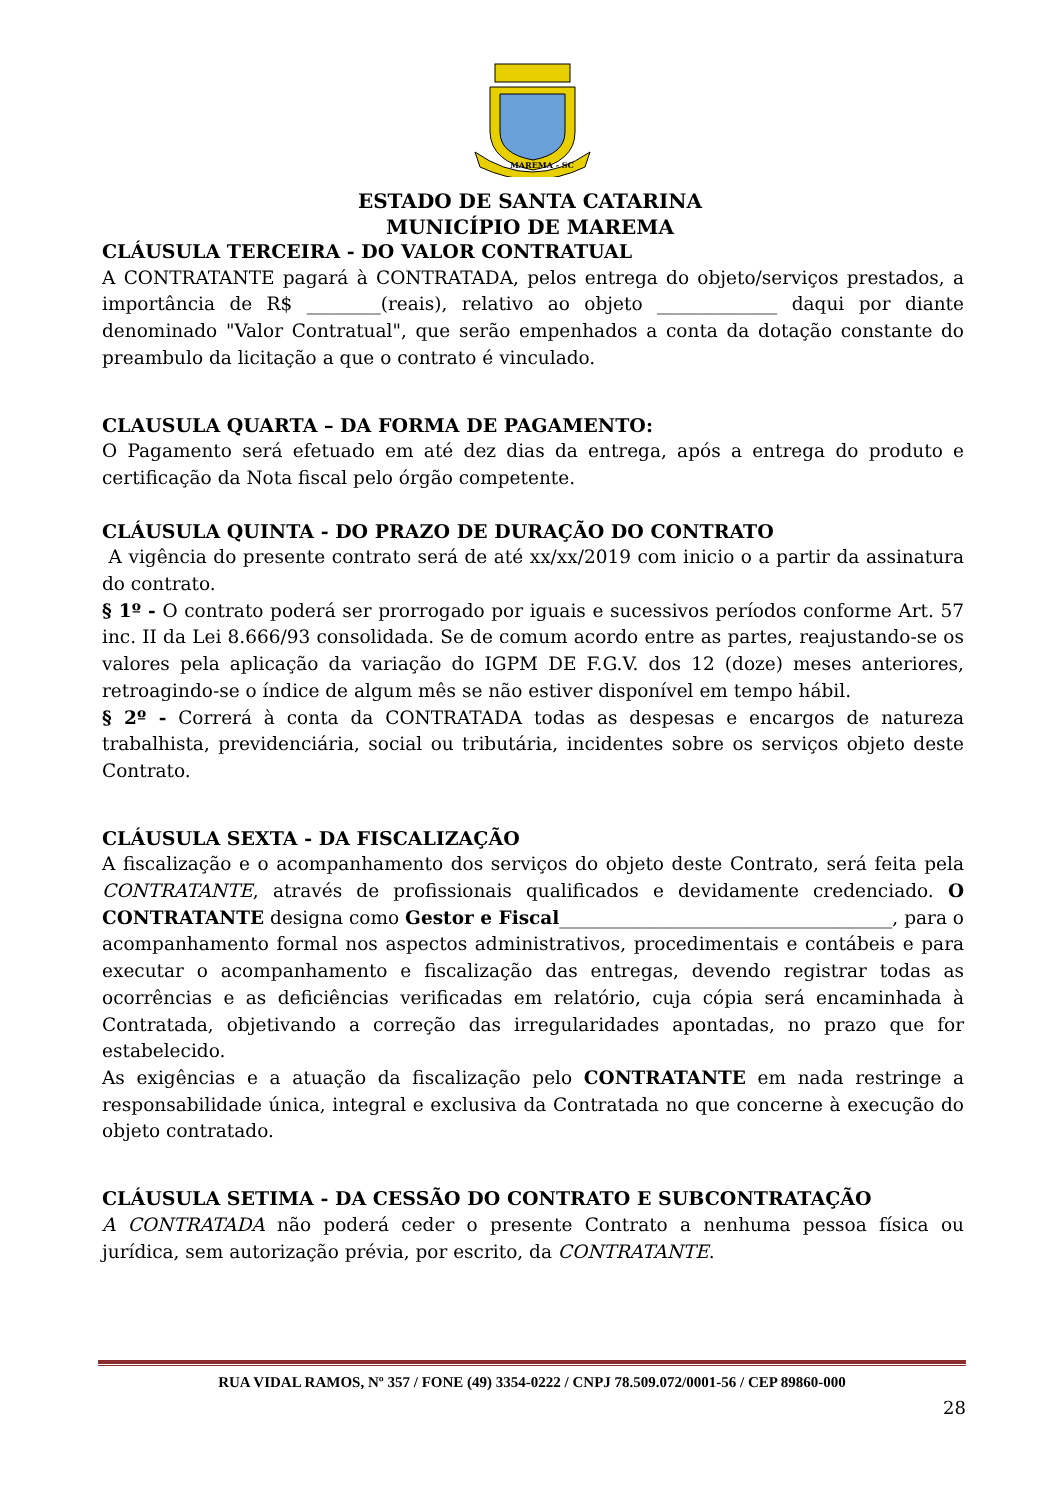MAREMA - SC
ESTADO DE SANTA CATARINA
MUNICÍPIO DE MAREMA
CLÁUSULA TERCEIRA - DO VALOR CONTRATUAL
A CONTRATANTE pagará à CONTRATADA, pelos entrega do objeto/serviços prestados, a importância de R$ ________(reais), relativo ao objeto _____________ daqui por diante denominado "Valor Contratual", que serão empenhados a conta da dotação constante do preambulo da licitação a que o contrato é vinculado.
CLAUSULA QUARTA – DA FORMA DE PAGAMENTO:
O Pagamento será efetuado em até dez dias da entrega, após a entrega do produto e certificação da Nota fiscal pelo órgão competente.
CLÁUSULA QUINTA - DO PRAZO DE DURAÇÃO DO CONTRATO
A vigência do presente contrato será de até xx/xx/2019 com inicio o a partir da assinatura do contrato.
§ 1º - O contrato poderá ser prorrogado por iguais e sucessivos períodos conforme Art. 57 inc. II da Lei 8.666/93 consolidada. Se de comum acordo entre as partes, reajustando-se os valores pela aplicação da variação do IGPM DE F.G.V. dos 12 (doze) meses anteriores, retroagindo-se o índice de algum mês se não estiver disponível em tempo hábil.
§ 2º - Correrá à conta da CONTRATADA todas as despesas e encargos de natureza trabalhista, previdenciária, social ou tributária, incidentes sobre os serviços objeto deste Contrato.
CLÁUSULA SEXTA - DA FISCALIZAÇÃO
A fiscalização e o acompanhamento dos serviços do objeto deste Contrato, será feita pela CONTRATANTE, através de profissionais qualificados e devidamente credenciado. O CONTRATANTE designa como Gestor e Fiscal____________________________________, para o acompanhamento formal nos aspectos administrativos, procedimentais e contábeis e para executar o acompanhamento e fiscalização das entregas, devendo registrar todas as ocorrências e as deficiências verificadas em relatório, cuja cópia será encaminhada à Contratada, objetivando a correção das irregularidades apontadas, no prazo que for estabelecido.
As exigências e a atuação da fiscalização pelo CONTRATANTE em nada restringe a responsabilidade única, integral e exclusiva da Contratada no que concerne à execução do objeto contratado.
CLÁUSULA SETIMA - DA CESSÃO DO CONTRATO E SUBCONTRATAÇÃO
A CONTRATADA não poderá ceder o presente Contrato a nenhuma pessoa física ou jurídica, sem autorização prévia, por escrito, da CONTRATANTE.
RUA VIDAL RAMOS, Nº 357 / FONE (49) 3354-0222 / CNPJ 78.509.072/0001-56 / CEP 89860-000
28